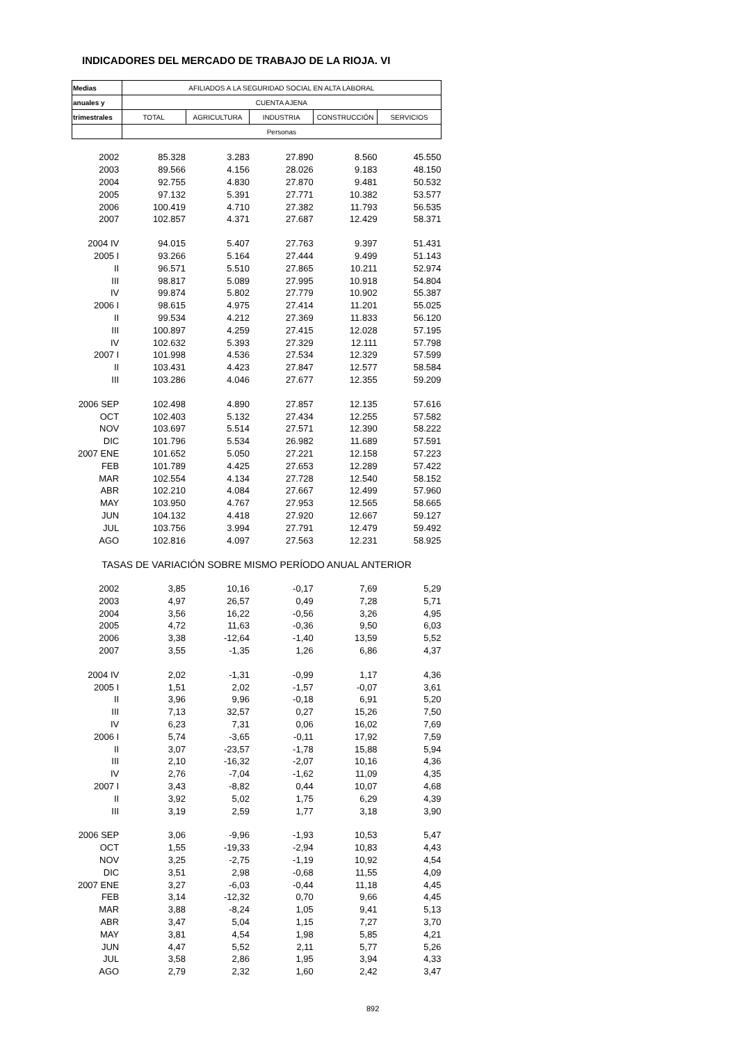INDICADORES DEL MERCADO DE TRABAJO DE LA RIOJA. VI
| Medias | AFILIADOS A LA SEGURIDAD SOCIAL EN ALTA LABORAL | | | | |
| anuales y | CUENTA AJENA | | | | |
| trimestrales | TOTAL | AGRICULTURA | INDUSTRIA | CONSTRUCCIÓN | SERVICIOS |
| | Personas | | | | |
| 2002 | 85.328 | 3.283 | 27.890 | 8.560 | 45.550 |
| 2003 | 89.566 | 4.156 | 28.026 | 9.183 | 48.150 |
| 2004 | 92.755 | 4.830 | 27.870 | 9.481 | 50.532 |
| 2005 | 97.132 | 5.391 | 27.771 | 10.382 | 53.577 |
| 2006 | 100.419 | 4.710 | 27.382 | 11.793 | 56.535 |
| 2007 | 102.857 | 4.371 | 27.687 | 12.429 | 58.371 |
| 2004 IV | 94.015 | 5.407 | 27.763 | 9.397 | 51.431 |
| 2005 I | 93.266 | 5.164 | 27.444 | 9.499 | 51.143 |
| II | 96.571 | 5.510 | 27.865 | 10.211 | 52.974 |
| III | 98.817 | 5.089 | 27.995 | 10.918 | 54.804 |
| IV | 99.874 | 5.802 | 27.779 | 10.902 | 55.387 |
| 2006 I | 98.615 | 4.975 | 27.414 | 11.201 | 55.025 |
| II | 99.534 | 4.212 | 27.369 | 11.833 | 56.120 |
| III | 100.897 | 4.259 | 27.415 | 12.028 | 57.195 |
| IV | 102.632 | 5.393 | 27.329 | 12.111 | 57.798 |
| 2007 I | 101.998 | 4.536 | 27.534 | 12.329 | 57.599 |
| II | 103.431 | 4.423 | 27.847 | 12.577 | 58.584 |
| III | 103.286 | 4.046 | 27.677 | 12.355 | 59.209 |
| 2006 SEP | 102.498 | 4.890 | 27.857 | 12.135 | 57.616 |
| OCT | 102.403 | 5.132 | 27.434 | 12.255 | 57.582 |
| NOV | 103.697 | 5.514 | 27.571 | 12.390 | 58.222 |
| DIC | 101.796 | 5.534 | 26.982 | 11.689 | 57.591 |
| 2007 ENE | 101.652 | 5.050 | 27.221 | 12.158 | 57.223 |
| FEB | 101.789 | 4.425 | 27.653 | 12.289 | 57.422 |
| MAR | 102.554 | 4.134 | 27.728 | 12.540 | 58.152 |
| ABR | 102.210 | 4.084 | 27.667 | 12.499 | 57.960 |
| MAY | 103.950 | 4.767 | 27.953 | 12.565 | 58.665 |
| JUN | 104.132 | 4.418 | 27.920 | 12.667 | 59.127 |
| JUL | 103.756 | 3.994 | 27.791 | 12.479 | 59.492 |
| AGO | 102.816 | 4.097 | 27.563 | 12.231 | 58.925 |
| TASAS DE VARIACIÓN SOBRE MISMO PERÍODO ANUAL ANTERIOR | | | | | |
| 2002 | 3,85 | 10,16 | -0,17 | 7,69 | 5,29 |
| 2003 | 4,97 | 26,57 | 0,49 | 7,28 | 5,71 |
| 2004 | 3,56 | 16,22 | -0,56 | 3,26 | 4,95 |
| 2005 | 4,72 | 11,63 | -0,36 | 9,50 | 6,03 |
| 2006 | 3,38 | -12,64 | -1,40 | 13,59 | 5,52 |
| 2007 | 3,55 | -1,35 | 1,26 | 6,86 | 4,37 |
| 2004 IV | 2,02 | -1,31 | -0,99 | 1,17 | 4,36 |
| 2005 I | 1,51 | 2,02 | -1,57 | -0,07 | 3,61 |
| II | 3,96 | 9,96 | -0,18 | 6,91 | 5,20 |
| III | 7,13 | 32,57 | 0,27 | 15,26 | 7,50 |
| IV | 6,23 | 7,31 | 0,06 | 16,02 | 7,69 |
| 2006 I | 5,74 | -3,65 | -0,11 | 17,92 | 7,59 |
| II | 3,07 | -23,57 | -1,78 | 15,88 | 5,94 |
| III | 2,10 | -16,32 | -2,07 | 10,16 | 4,36 |
| IV | 2,76 | -7,04 | -1,62 | 11,09 | 4,35 |
| 2007 I | 3,43 | -8,82 | 0,44 | 10,07 | 4,68 |
| II | 3,92 | 5,02 | 1,75 | 6,29 | 4,39 |
| III | 3,19 | 2,59 | 1,77 | 3,18 | 3,90 |
| 2006 SEP | 3,06 | -9,96 | -1,93 | 10,53 | 5,47 |
| OCT | 1,55 | -19,33 | -2,94 | 10,83 | 4,43 |
| NOV | 3,25 | -2,75 | -1,19 | 10,92 | 4,54 |
| DIC | 3,51 | 2,98 | -0,68 | 11,55 | 4,09 |
| 2007 ENE | 3,27 | -6,03 | -0,44 | 11,18 | 4,45 |
| FEB | 3,14 | -12,32 | 0,70 | 9,66 | 4,45 |
| MAR | 3,88 | -8,24 | 1,05 | 9,41 | 5,13 |
| ABR | 3,47 | 5,04 | 1,15 | 7,27 | 3,70 |
| MAY | 3,81 | 4,54 | 1,98 | 5,85 | 4,21 |
| JUN | 4,47 | 5,52 | 2,11 | 5,77 | 5,26 |
| JUL | 3,58 | 2,86 | 1,95 | 3,94 | 4,33 |
| AGO | 2,79 | 2,32 | 1,60 | 2,42 | 3,47 |
892